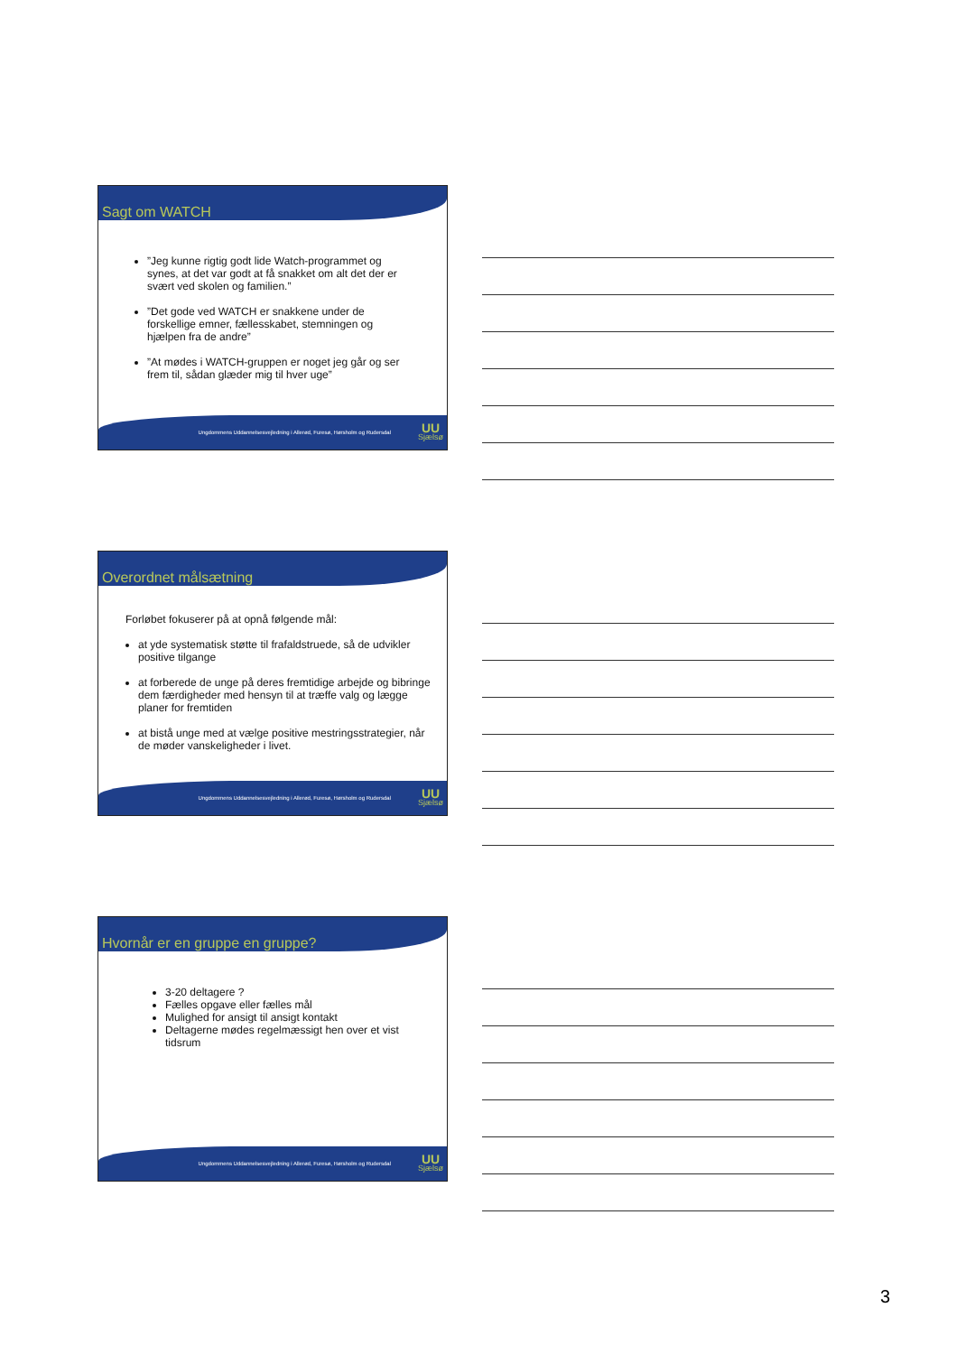Sagt om WATCH
”Jeg kunne rigtig godt lide Watch-programmet og synes, at det var godt at få snakket om alt det der er svært ved skolen og familien.”
”Det gode ved WATCH er snakkene under de forskellige emner, fællesskabet, stemningen og hjælpen fra de andre”
”At mødes i WATCH-gruppen er noget jeg går og ser frem til, sådan glæder mig til hver uge”
Ungdommens Uddannelsesvejledning i Allerød, Furesø, Hørsholm og Rudersdal UU
Sjælsø
Overordnet målsætning
Forløbet fokuserer på at opnå følgende mål:
at yde systematisk støtte til frafaldstruede, så de udvikler positive tilgange
at forberede de unge på deres fremtidige arbejde og bibringe dem færdigheder med hensyn til at træffe valg og lægge planer for fremtiden
at bistå unge med at vælge positive mestringsstrategier, når de møder vanskeligheder i livet.
Ungdommens Uddannelsesvejledning i Allerød, Furesø, Hørsholm og Rudersdal UU
Sjælsø
Hvornår er en gruppe en gruppe?
3-20 deltagere ?
Fælles opgave eller fælles mål
Mulighed for ansigt til ansigt kontakt
Deltagerne mødes regelmæssigt hen over et vist tidsrum
Ungdommens Uddannelsesvejledning i Allerød, Furesø, Hørsholm og Rudersdal UU
Sjælsø
3